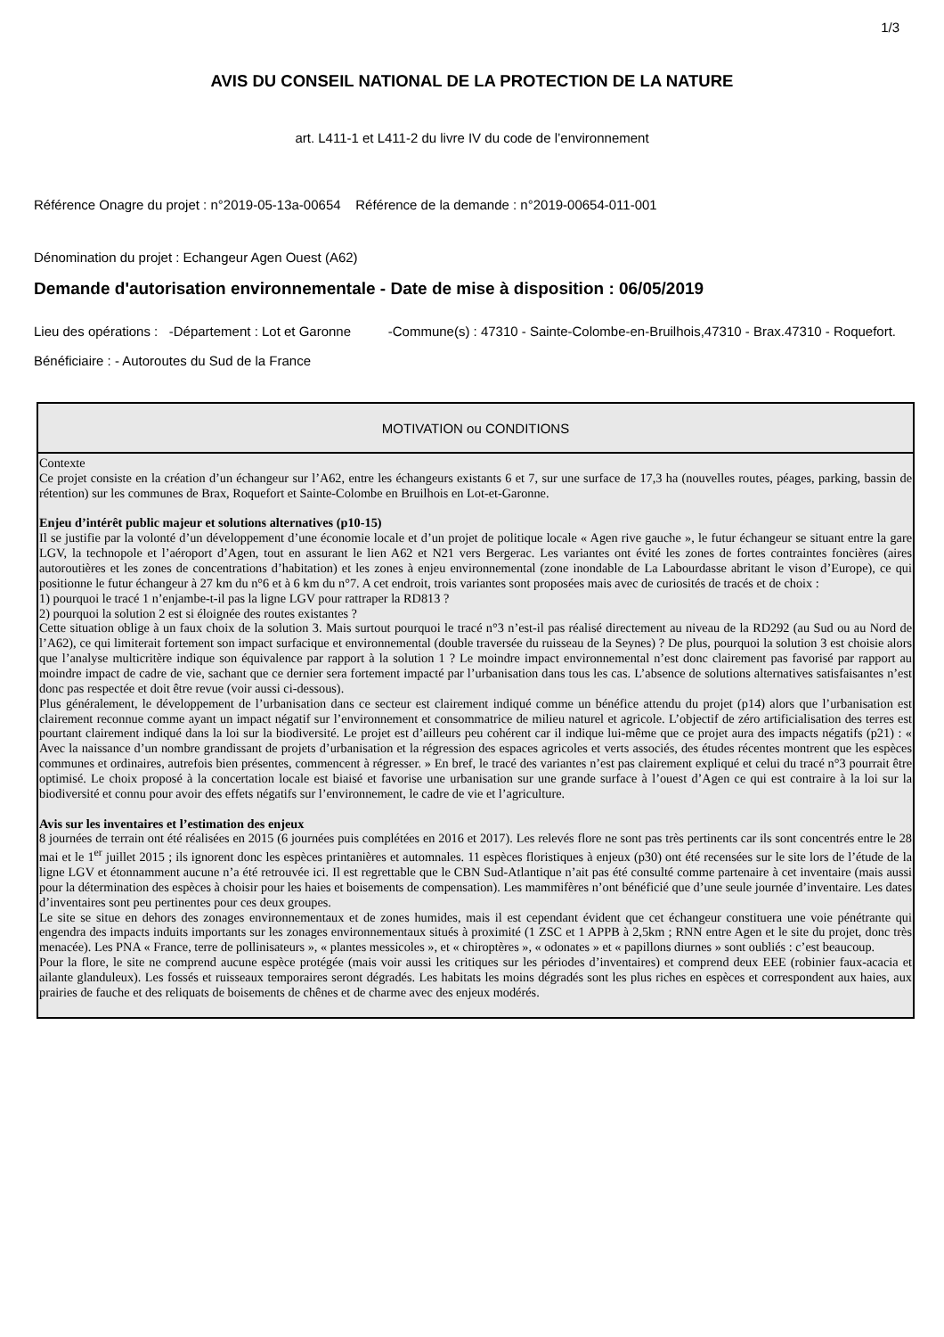1/3
AVIS DU CONSEIL NATIONAL DE LA PROTECTION DE LA NATURE
art. L411-1 et L411-2 du livre IV du code de l’environnement
Référence Onagre du projet : n°2019-05-13a-00654 Référence de la demande : n°2019-00654-011-001
Dénomination du projet : Echangeur Agen Ouest (A62)
Demande d'autorisation environnementale - Date de mise à disposition : 06/05/2019
Lieu des opérations : -Département : Lot et Garonne -Commune(s) : 47310 - Sainte-Colombe-en-Bruilhois,47310 - Brax.47310 - Roquefort.
Bénéficiaire : - Autoroutes du Sud de la France
| MOTIVATION ou CONDITIONS |
| --- |
| Contexte Ce projet consiste en la création d’un échangeur sur l’A62, entre les échangeurs existants 6 et 7, sur une surface de 17,3 ha (nouvelles routes, péages, parking, bassin de rétention) sur les communes de Brax, Roquefort et Sainte-Colombe en Bruilhois en Lot-et-Garonne. Enjeu d’intérêt public majeur et solutions alternatives (p10-15) Il se justifie par la volonté d’un développement d’une économie locale et d’un projet de politique locale « Agen rive gauche », le futur échangeur se situant entre la gare LGV, la technopole et l’aéroport d’Agen, tout en assurant le lien A62 et N21 vers Bergerac. Les variantes ont évité les zones de fortes contraintes foncières (aires autoroutières et les zones de concentrations d’habitation) et les zones à enjeu environnemental (zone inondable de La Labourdasse abritant le vison d’Europe), ce qui positionne le futur échangeur à 27 km du n°6 et à 6 km du n°7. A cet endroit, trois variantes sont proposées mais avec de curiosités de tracés et de choix : 1) pourquoi le tracé 1 n’enjambe-t-il pas la ligne LGV pour rattraper la RD813 ? 2) pourquoi la solution 2 est si éloignée des routes existantes ? Cette situation oblige à un faux choix de la solution 3. Mais surtout pourquoi le tracé n°3 n’est-il pas réalisé directement au niveau de la RD292 (au Sud ou au Nord de l’A62), ce qui limiterait fortement son impact surfacique et environnemental (double traversée du ruisseau de la Seynes) ? De plus, pourquoi la solution 3 est choisie alors que l’analyse multicritère indique son équivalence par rapport à la solution 1 ? Le moindre impact environnemental n’est donc clairement pas favorisé par rapport au moindre impact de cadre de vie, sachant que ce dernier sera fortement impacté par l’urbanisation dans tous les cas. L’absence de solutions alternatives satisfaisantes n’est donc pas respectée et doit être revue (voir aussi ci-dessous). Plus généralement, le développement de l’urbanisation dans ce secteur est clairement indiqué comme un bénéfice attendu du projet (p14) alors que l’urbanisation est clairement reconnue comme ayant un impact négatif sur l’environnement et consommatrice de milieu naturel et agricole. L’objectif de zéro artificialisation des terres est pourtant clairement indiqué dans la loi sur la biodiversité. Le projet est d’ailleurs peu cohérent car il indique lui-même que ce projet aura des impacts négatifs (p21) : « Avec la naissance d’un nombre grandissant de projets d’urbanisation et la régression des espaces agricoles et verts associés, des études récentes montrent que les espèces communes et ordinaires, autrefois bien présentes, commencent à régresser. » En bref, le tracé des variantes n’est pas clairement expliqué et celui du tracé n°3 pourrait être optimisé. Le choix proposé à la concertation locale est biaisé et favorise une urbanisation sur une grande surface à l’ouest d’Agen ce qui est contraire à la loi sur la biodiversité et connu pour avoir des effets négatifs sur l’environnement, le cadre de vie et l’agriculture. Avis sur les inventaires et l’estimation des enjeux 8 journées de terrain ont été réalisées en 2015 (6 journées puis complétées en 2016 et 2017). Les relevés flore ne sont pas très pertinents car ils sont concentrés entre le 28 mai et le 1<sup>er</sup> juillet 2015 ; ils ignorent donc les espèces printanières et automnales. 11 espèces floristiques à enjeux (p30) ont été recensées sur le site lors de l’étude de la ligne LGV et étonnamment aucune n’a été retrouvée ici. Il est regrettable que le CBN Sud-Atlantique n’ait pas été consulté comme partenaire à cet inventaire (mais aussi pour la détermination des espèces à choisir pour les haies et boisements de compensation). Les mammifères n’ont bénéficié que d’une seule journée d’inventaire. Les dates d’inventaires sont peu pertinentes pour ces deux groupes. Le site se situe en dehors des zonages environnementaux et de zones humides, mais il est cependant évident que cet échangeur constituera une voie pénétrante qui engendra des impacts induits importants sur les zonages environnementaux situés à proximité (1 ZSC et 1 APPB à 2,5km ; RNN entre Agen et le site du projet, donc très menacée). Les PNA « France, terre de pollinisateurs », « plantes messicoles », et « chiroptères », « odonates » et « papillons diurnes » sont oubliés : c’est beaucoup. Pour la flore, le site ne comprend aucune espèce protégée (mais voir aussi les critiques sur les périodes d’inventaires) et comprend deux EEE (robinier faux-acacia et ailante glanduleux). Les fossés et ruisseaux temporaires seront dégradés. Les habitats les moins dégradés sont les plus riches en espèces et correspondent aux haies, aux prairies de fauche et des reliquats de boisements de chênes et de charme avec des enjeux modérés. |